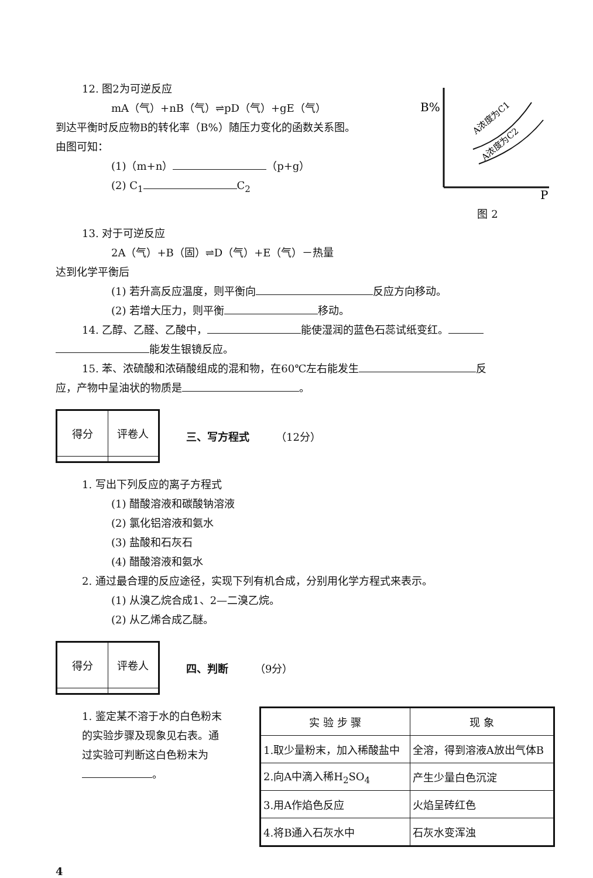12. 图2为可逆反应
mA（气）+nB（气）⇌pD（气）+gE（气）
到达平衡时反应物B的转化率（B%）随压力变化的函数关系图。
由图可知：
(1)（m+n） （p+g）
(2) C<sub>1</sub> C<sub>2</sub>
B%
P
A浓度为C1
A浓度为C2
图 2
13. 对于可逆反应
2A（气）+B（固）⇌D（气）+E（气）－热量
达到化学平衡后
(1) 若升高反应温度，则平衡向 反应方向移动。
(2) 若增大压力，则平衡 移动。
14. 乙醇、乙醛、乙酸中， 能使湿润的蓝色石蕊试纸变红。
能发生银镜反应。
15. 苯、浓硫酸和浓硝酸组成的混和物，在60℃左右能发生 反
应，产物中呈油状的物质是 。
| 得分 | 评卷人 |
三、写方程式 （12分）
1. 写出下列反应的离子方程式
(1) 醋酸溶液和碳酸钠溶液
(2) 氯化铝溶液和氨水
(3) 盐酸和石灰石
(4) 醋酸溶液和氨水
2. 通过最合理的反应途径，实现下列有机合成，分别用化学方程式来表示。
(1) 从溴乙烷合成1、2—二溴乙烷。
(2) 从乙烯合成乙醚。
| 得分 | 评卷人 |
四、判断 （9分）
1. 鉴定某不溶于水的白色粉末的实验步骤及现象见右表。通过实验可判断这白色粉末为 。
| 实 验 步 骤 | 现 象 |
| --- | --- |
| 1.取少量粉末，加入稀酸盐中 | 全溶，得到溶液A放出气体B |
| 2.向A中滴入稀H<sub>2</sub>SO<sub>4</sub> | 产生少量白色沉淀 |
| 3.用A作焰色反应 | 火焰呈砖红色 |
| 4.将B通入石灰水中 | 石灰水变浑浊 |
4